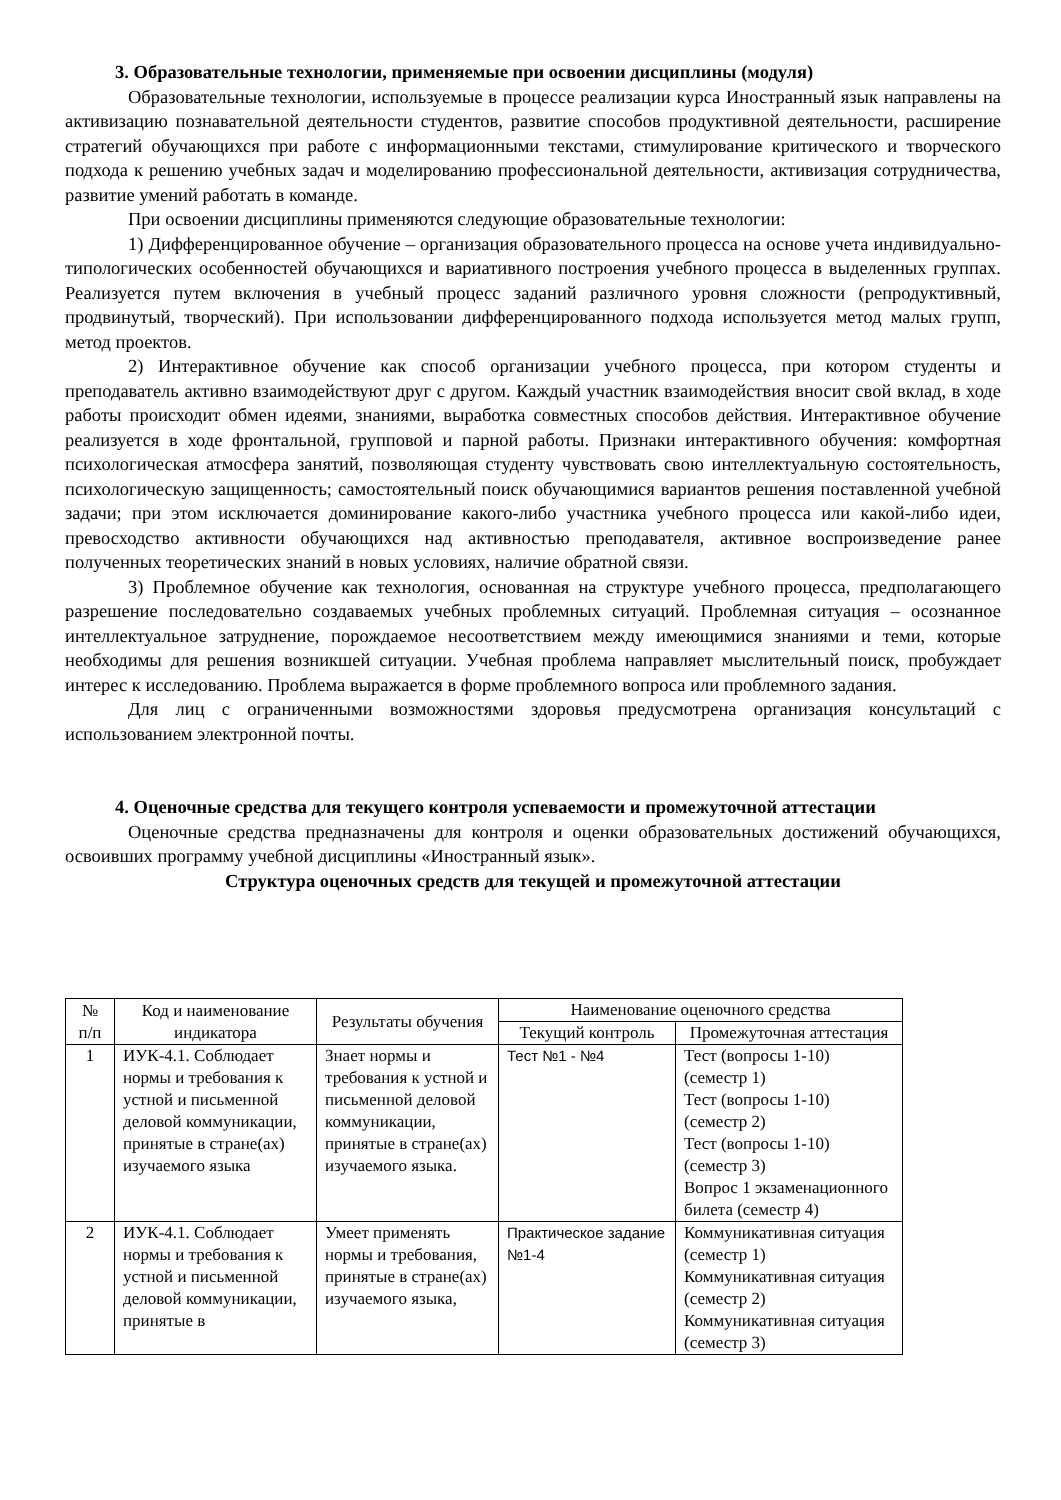3. Образовательные технологии, применяемые при освоении дисциплины (модуля)
Образовательные технологии, используемые в процессе реализации курса Иностранный язык направлены на активизацию познавательной деятельности студентов, развитие способов продуктивной деятельности, расширение стратегий обучающихся при работе с информационными текстами, стимулирование критического и творческого подхода к решению учебных задач и моделированию профессиональной деятельности, активизация сотрудничества, развитие умений работать в команде.
При освоении дисциплины применяются следующие образовательные технологии:
1) Дифференцированное обучение – организация образовательного процесса на основе учета индивидуально-типологических особенностей обучающихся и вариативного построения учебного процесса в выделенных группах. Реализуется путем включения в учебный процесс заданий различного уровня сложности (репродуктивный, продвинутый, творческий). При использовании дифференцированного подхода используется метод малых групп, метод проектов.
2) Интерактивное обучение как способ организации учебного процесса, при котором студенты и преподаватель активно взаимодействуют друг с другом. Каждый участник взаимодействия вносит свой вклад, в ходе работы происходит обмен идеями, знаниями, выработка совместных способов действия. Интерактивное обучение реализуется в ходе фронтальной, групповой и парной работы. Признаки интерактивного обучения: комфортная психологическая атмосфера занятий, позволяющая студенту чувствовать свою интеллектуальную состоятельность, психологическую защищенность; самостоятельный поиск обучающимися вариантов решения поставленной учебной задачи; при этом исключается доминирование какого-либо участника учебного процесса или какой-либо идеи, превосходство активности обучающихся над активностью преподавателя, активное воспроизведение ранее полученных теоретических знаний в новых условиях, наличие обратной связи.
3) Проблемное обучение как технология, основанная на структуре учебного процесса, предполагающего разрешение последовательно создаваемых учебных проблемных ситуаций. Проблемная ситуация – осознанное интеллектуальное затруднение, порождаемое несоответствием между имеющимися знаниями и теми, которые необходимы для решения возникшей ситуации. Учебная проблема направляет мыслительный поиск, пробуждает интерес к исследованию. Проблема выражается в форме проблемного вопроса или проблемного задания.
Для лиц с ограниченными возможностями здоровья предусмотрена организация консультаций с использованием электронной почты.
4. Оценочные средства для текущего контроля успеваемости и промежуточной аттестации
Оценочные средства предназначены для контроля и оценки образовательных достижений обучающихся, освоивших программу учебной дисциплины «Иностранный язык».
Структура оценочных средств для текущей и промежуточной аттестации
| № п/п | Код и наименование индикатора | Результаты обучения | Наименование оценочного средства | |
| --- | --- | --- | --- | --- |
| | | | Текущий контроль | Промежуточная аттестация |
| 1 | ИУК-4.1. Соблюдает нормы и требования к устной и письменной деловой коммуникации, принятые в стране(ах) изучаемого языка | Знает нормы и требования к устной и письменной деловой коммуникации, принятые в стране(ах) изучаемого языка. | Тест №1 - №4 | Тест (вопросы 1-10) (семестр 1) Тест (вопросы 1-10) (семестр 2) Тест (вопросы 1-10) (семестр 3) Вопрос 1 экзаменационного билета (семестр 4) |
| 2 | ИУК-4.1. Соблюдает нормы и требования к устной и письменной деловой коммуникации, принятые в | Умеет применять нормы и требования, принятые в стране(ах) изучаемого языка, | Практическое задание №1-4 | Коммуникативная ситуация (семестр 1) Коммуникативная ситуация (семестр 2) Коммуникативная ситуация (семестр 3) |